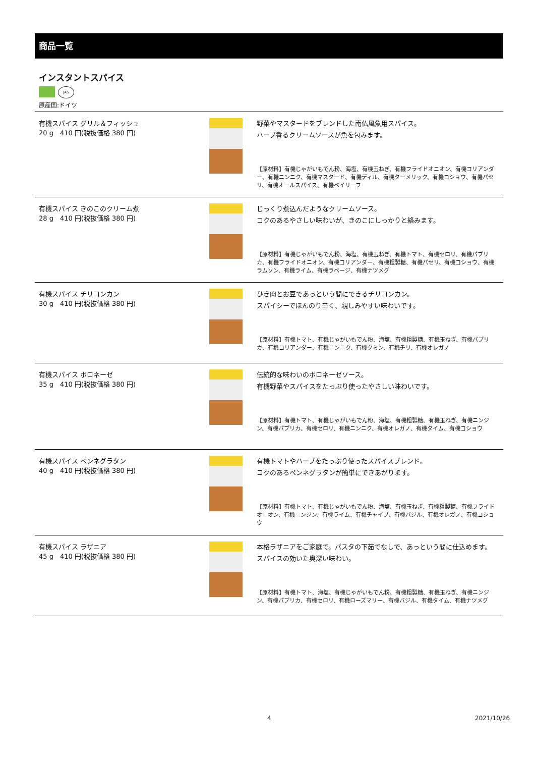商品一覧
インスタントスパイス
JAS
原産国:ドイツ
| 有機スパイス グリル＆フィッシュ 20 g 410 円(税抜価格 380 円) | | 野菜やマスタードをブレンドした南仏風魚用スパイス。 ハーブ香るクリームソースが魚を包みます。 【原材料】有機じゃがいもでん粉、海塩、有機玉ねぎ、有機フライドオニオン、有機コリアンダー、有機ニンニク、有機マスタード、有機ディル、有機ターメリック、有機コショウ、有機パセリ、有機オールスパイス、有機ベイリーフ |
| 有機スパイス きのこのクリーム煮 28 g 410 円(税抜価格 380 円) | | じっくり煮込んだようなクリームソース。 コクのあるやさしい味わいが、きのこにしっかりと絡みます。 【原材料】有機じゃがいもでん粉、海塩、有機玉ねぎ、有機トマト、有機セロリ、有機パプリカ、有機フライドオニオン、有機コリアンダー、有機粗製糖、有機パセリ、有機コショウ、有機ラムソン、有機ライム、有機ラベージ、有機ナツメグ |
| 有機スパイス チリコンカン 30 g 410 円(税抜価格 380 円) | | ひき肉とお豆であっという間にできるチリコンカン。 スパイシーでほんのり辛く、親しみやすい味わいです。 【原材料】有機トマト、有機じゃがいもでん粉、海塩、有機粗製糖、有機玉ねぎ、有機パプリカ、有機コリアンダー、有機ニンニク、有機クミン、有機チリ、有機オレガノ |
| 有機スパイス ボロネーゼ 35 g 410 円(税抜価格 380 円) | | 伝統的な味わいのボロネーゼソース。 有機野菜やスパイスをたっぷり使ったやさしい味わいです。 【原材料】有機トマト、有機じゃがいもでん粉、海塩、有機粗製糖、有機玉ねぎ、有機ニンジン、有機パプリカ、有機セロリ、有機ニンニク、有機オレガノ、有機タイム、有機コショウ |
| 有機スパイス ペンネグラタン 40 g 410 円(税抜価格 380 円) | | 有機トマトやハーブをたっぷり使ったスパイスブレンド。 コクのあるペンネグラタンが簡単にできあがります。 【原材料】有機トマト、有機じゃがいもでん粉、海塩、有機玉ねぎ、有機粗製糖、有機フライドオニオン、有機ニンジン、有機ライム、有機チャイブ、有機バジル、有機オレガノ、有機コショウ |
| 有機スパイス ラザニア 45 g 410 円(税抜価格 380 円) | | 本格ラザニアをご家庭で。パスタの下茹でなしで、あっという間に仕込めます。 スパイスの効いた奥深い味わい。 【原材料】有機トマト、海塩、有機じゃがいもでん粉、有機粗製糖、有機玉ねぎ、有機ニンジン、有機パプリカ、有機セロリ、有機ローズマリー、有機バジル、有機タイム、有機ナツメグ |
4 2021/10/26